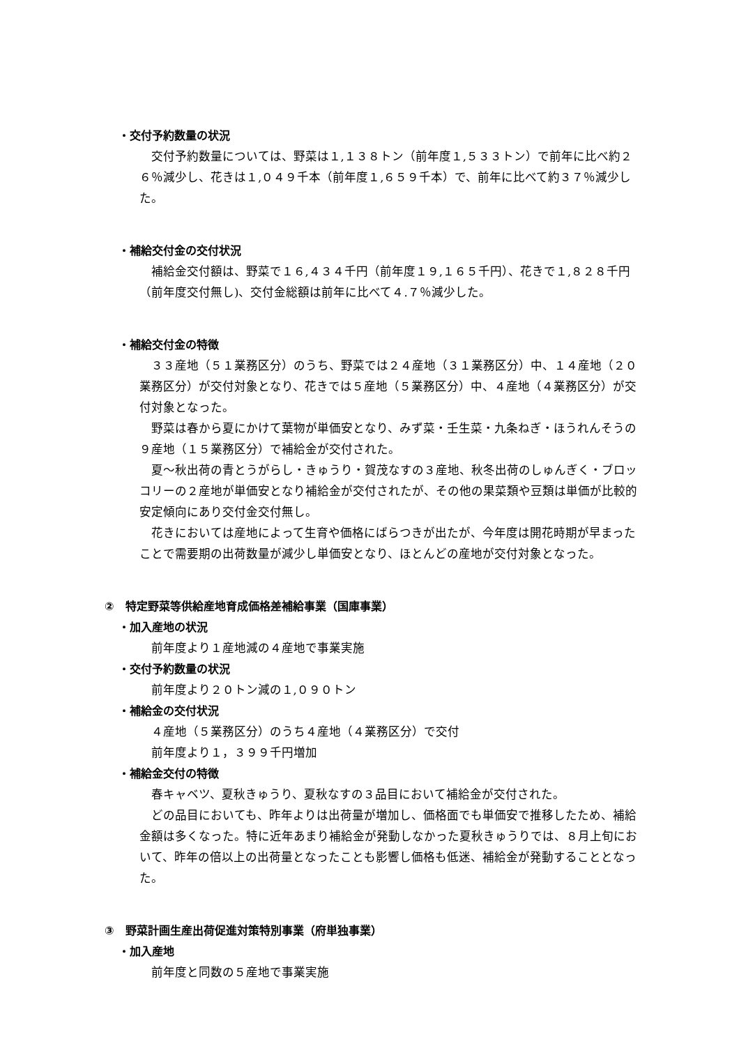・交付予約数量の状況
交付予約数量については、野菜は１,１３８トン（前年度１,５３３トン）で前年に比べ約２６％減少し、花きは１,０４９千本（前年度１,６５９千本）で、前年に比べて約３７％減少した。
・補給交付金の交付状況
補給金交付額は、野菜で１６,４３４千円（前年度１９,１６５千円）、花きで１,８２８千円（前年度交付無し)、交付金総額は前年に比べて４.７％減少した。
・補給交付金の特徴
３３産地（５１業務区分）のうち、野菜では２４産地（３１業務区分）中、１４産地（２０業務区分）が交付対象となり、花きでは５産地（５業務区分）中、４産地（４業務区分）が交付対象となった。
野菜は春から夏にかけて葉物が単価安となり、みず菜・壬生菜・九条ねぎ・ほうれんそうの９産地（１５業務区分）で補給金が交付された。
夏～秋出荷の青とうがらし・きゅうり・賀茂なすの３産地、秋冬出荷のしゅんぎく・ブロッコリーの２産地が単価安となり補給金が交付されたが、その他の果菜類や豆類は単価が比較的安定傾向にあり交付金交付無し。
花きにおいては産地によって生育や価格にばらつきが出たが、今年度は開花時期が早まったことで需要期の出荷数量が減少し単価安となり、ほとんどの産地が交付対象となった。
②　特定野菜等供給産地育成価格差補給事業（国庫事業）
・加入産地の状況
前年度より１産地減の４産地で事業実施
・交付予約数量の状況
前年度より２０トン減の１,０９０トン
・補給金の交付状況
４産地（５業務区分）のうち４産地（４業務区分）で交付
前年度より１，３９９千円増加
・補給金交付の特徴
春キャベツ、夏秋きゅうり、夏秋なすの３品目において補給金が交付された。
どの品目においても、昨年よりは出荷量が増加し、価格面でも単価安で推移したため、補給金額は多くなった。特に近年あまり補給金が発動しなかった夏秋きゅうりでは、８月上旬において、昨年の倍以上の出荷量となったことも影響し価格も低迷、補給金が発動することとなった。
③　野菜計画生産出荷促進対策特別事業（府単独事業）
・加入産地
前年度と同数の５産地で事業実施